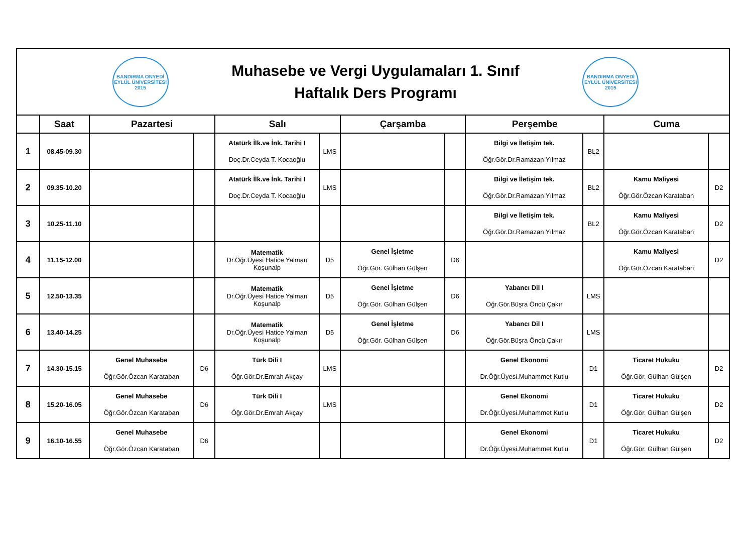| BANDIRMA ONYEDİ EYLÜL ÜNİVERSİTESİ 2015 Muhasebe ve Vergi Uygulamaları 1. Sınıf Haftalık Ders Programı BANDIRMA ONYEDİ EYLÜL ÜNİVERSİTESİ 2015 | | | | | | | | | | | |
| | Saat | Pazartesi | | Salı | | Çarşamba | | Perşembe | | Cuma | |
| 1 | 08.45-09.30 | | | Atatürk İlk.ve İnk. Tarihi I Doç.Dr.Ceyda T. Kocaoğlu | LMS | | | Bilgi ve İletişim tek. Öğr.Gör.Dr.Ramazan Yılmaz | BL2 | | |
| 2 | 09.35-10.20 | | | Atatürk İlk.ve İnk. Tarihi I Doç.Dr.Ceyda T. Kocaoğlu | LMS | | | Bilgi ve İletişim tek. Öğr.Gör.Dr.Ramazan Yılmaz | BL2 | Kamu Maliyesi Öğr.Gör.Özcan Karataban | D2 |
| 3 | 10.25-11.10 | | | | | | | Bilgi ve İletişim tek. Öğr.Gör.Dr.Ramazan Yılmaz | BL2 | Kamu Maliyesi Öğr.Gör.Özcan Karataban | D2 |
| 4 | 11.15-12.00 | | | Matematik Dr.Öğr.Üyesi Hatice Yalman Koşunalp | D5 | Genel İşletme Öğr.Gör. Gülhan Gülşen | D6 | | | Kamu Maliyesi Öğr.Gör.Özcan Karataban | D2 |
| 5 | 12.50-13.35 | | | Matematik Dr.Öğr.Üyesi Hatice Yalman Koşunalp | D5 | Genel İşletme Öğr.Gör. Gülhan Gülşen | D6 | Yabancı Dil I Öğr.Gör.Büşra Öncü Çakır | LMS | | |
| 6 | 13.40-14.25 | | | Matematik Dr.Öğr.Üyesi Hatice Yalman Koşunalp | D5 | Genel İşletme Öğr.Gör. Gülhan Gülşen | D6 | Yabancı Dil I Öğr.Gör.Büşra Öncü Çakır | LMS | | |
| 7 | 14.30-15.15 | Genel Muhasebe Öğr.Gör.Özcan Karataban | D6 | Türk Dili I Öğr.Gör.Dr.Emrah Akçay | LMS | | | Genel Ekonomi Dr.Öğr.Üyesi.Muhammet Kutlu | D1 | Ticaret Hukuku Öğr.Gör. Gülhan Gülşen | D2 |
| 8 | 15.20-16.05 | Genel Muhasebe Öğr.Gör.Özcan Karataban | D6 | Türk Dili I Öğr.Gör.Dr.Emrah Akçay | LMS | | | Genel Ekonomi Dr.Öğr.Üyesi.Muhammet Kutlu | D1 | Ticaret Hukuku Öğr.Gör. Gülhan Gülşen | D2 |
| 9 | 16.10-16.55 | Genel Muhasebe Öğr.Gör.Özcan Karataban | D6 | | | | | Genel Ekonomi Dr.Öğr.Üyesi.Muhammet Kutlu | D1 | Ticaret Hukuku Öğr.Gör. Gülhan Gülşen | D2 |